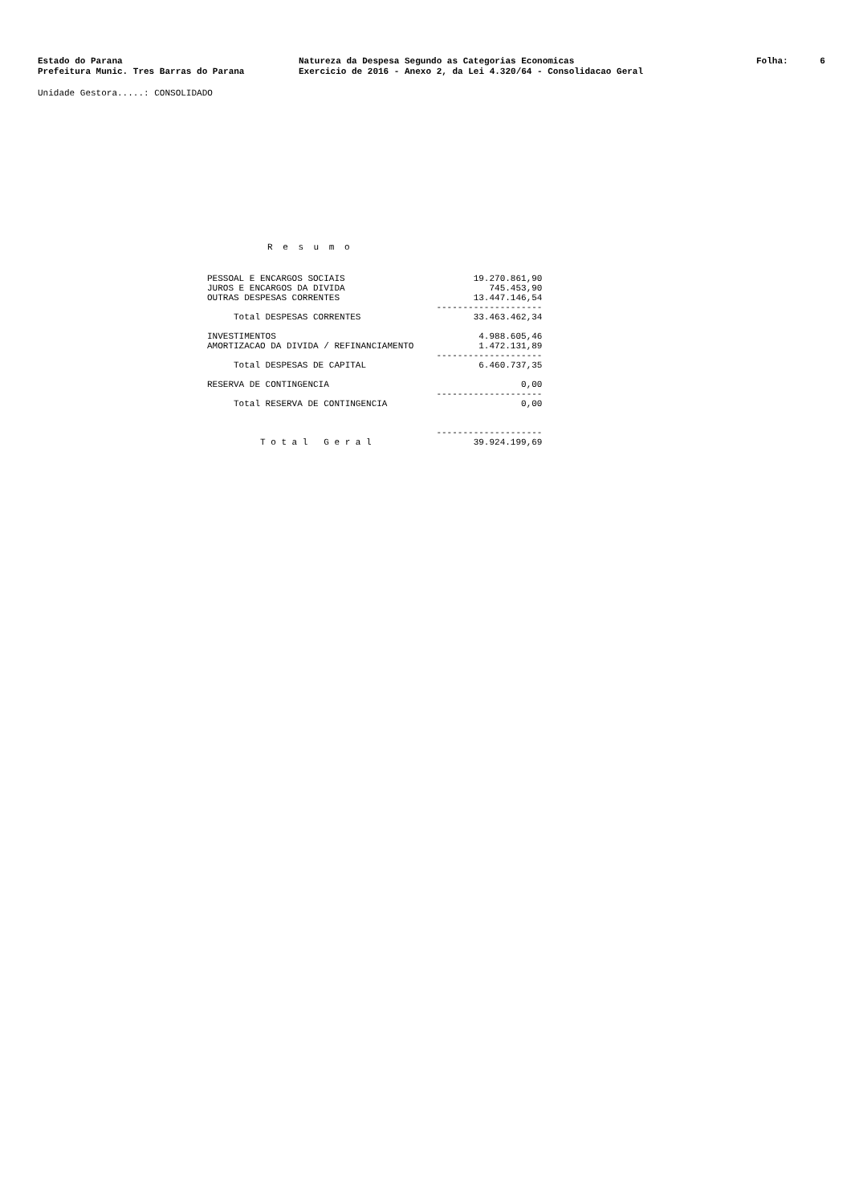Estado do Parana
Prefeitura Munic. Tres Barras do Parana
Natureza da Despesa Segundo as Categorias Economicas
Exercicio de 2016 - Anexo 2, da Lei 4.320/64 - Consolidacao Geral
Folha: 6
Unidade Gestora.....: CONSOLIDADO
R e s u m o
| PESSOAL E ENCARGOS SOCIAIS | 19.270.861,90 |
| JUROS E ENCARGOS DA DIVIDA | 745.453,90 |
| OUTRAS DESPESAS CORRENTES | 13.447.146,54 |
| | -------------------- |
| Total DESPESAS CORRENTES | 33.463.462,34 |
| INVESTIMENTOS | 4.988.605,46 |
| AMORTIZACAO DA DIVIDA / REFINANCIAMENTO | 1.472.131,89 |
| | -------------------- |
| Total DESPESAS DE CAPITAL | 6.460.737,35 |
| RESERVA DE CONTINGENCIA | 0,00 |
| | -------------------- |
| Total RESERVA DE CONTINGENCIA | 0,00 |
| | -------------------- |
| T o t a l G e r a l | 39.924.199,69 |